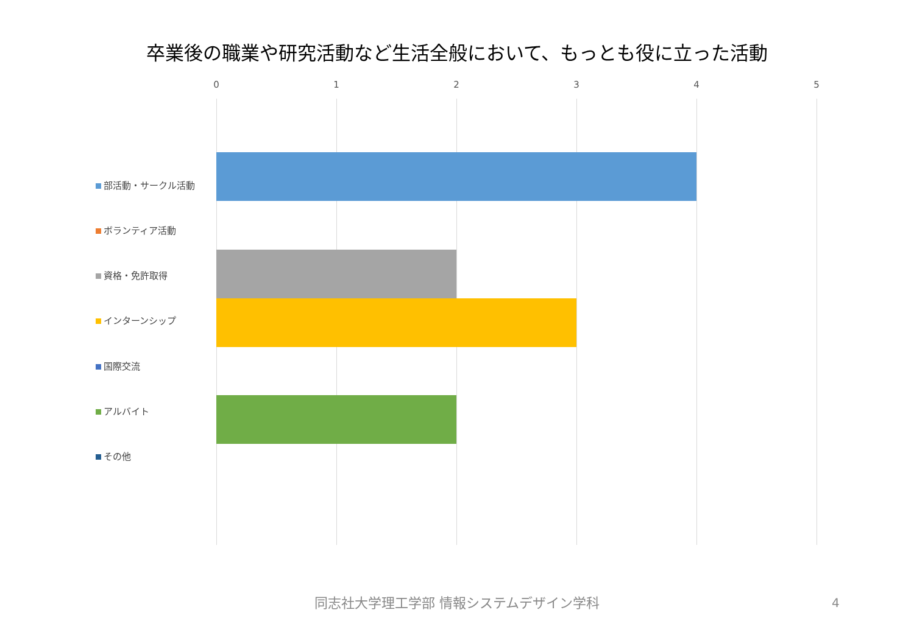卒業後の職業や研究活動など生活全般において、もっとも役に立った活動
0 1 2 3 4 5
部活動・サークル活動
ボランティア活動
資格・免許取得
インターンシップ
国際交流
アルバイト
その他
同志社大学理工学部 情報システムデザイン学科 4